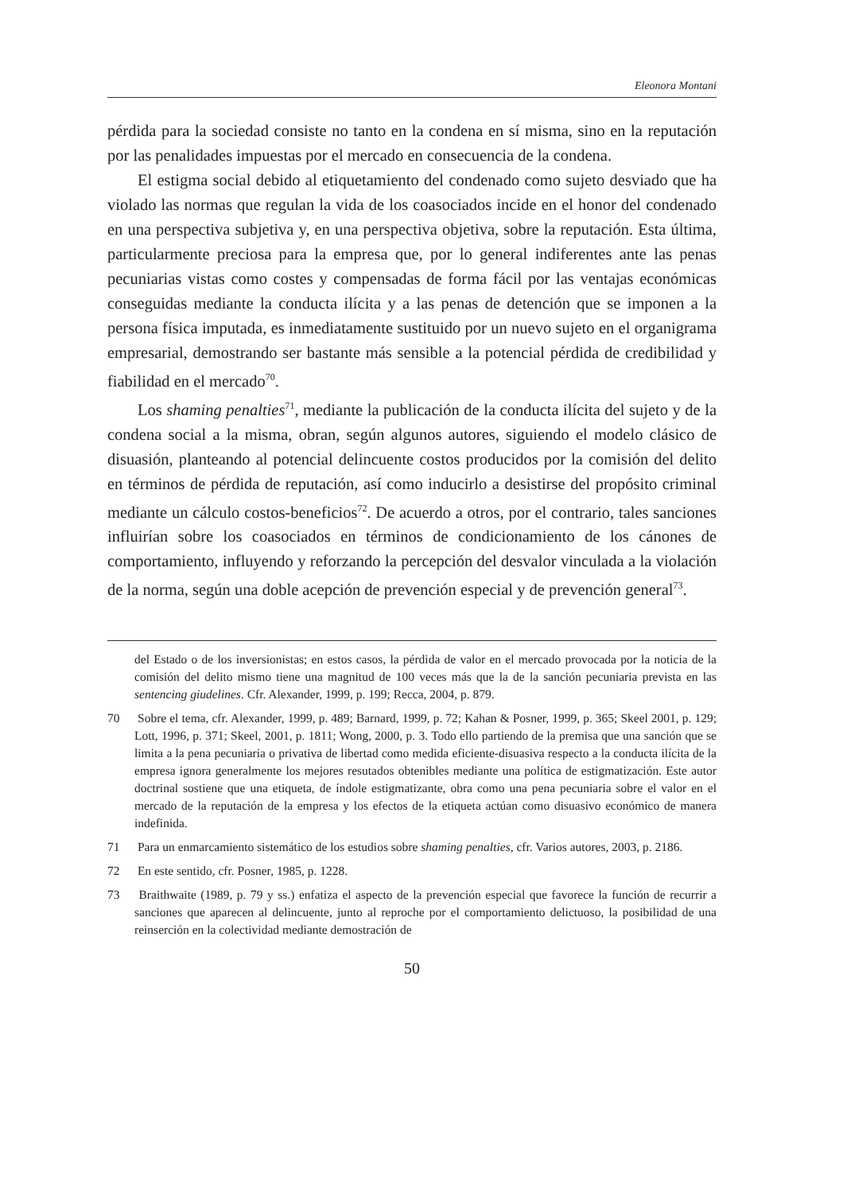Eleonora Montani
pérdida para la sociedad consiste no tanto en la condena en sí misma, sino en la reputación por las penalidades impuestas por el mercado en consecuencia de la condena.
El estigma social debido al etiquetamiento del condenado como sujeto desviado que ha violado las normas que regulan la vida de los coasociados incide en el honor del condenado en una perspectiva subjetiva y, en una perspectiva objetiva, sobre la reputación. Esta última, particularmente preciosa para la empresa que, por lo general indiferentes ante las penas pecuniarias vistas como costes y compensadas de forma fácil por las ventajas económicas conseguidas mediante la conducta ilícita y a las penas de detención que se imponen a la persona física imputada, es inmediatamente sustituido por un nuevo sujeto en el organigrama empresarial, demostrando ser bastante más sensible a la potencial pérdida de credibilidad y fiabilidad en el mercado<sup>70</sup>.
Los shaming penalties<sup>71</sup>, mediante la publicación de la conducta ilícita del sujeto y de la condena social a la misma, obran, según algunos autores, siguiendo el modelo clásico de disuasión, planteando al potencial delincuente costos producidos por la comisión del delito en términos de pérdida de reputación, así como inducirlo a desistirse del propósito criminal mediante un cálculo costos-beneficios<sup>72</sup>. De acuerdo a otros, por el contrario, tales sanciones influirían sobre los coasociados en términos de condicionamiento de los cánones de comportamiento, influyendo y reforzando la percepción del desvalor vinculada a la violación de la norma, según una doble acepción de prevención especial y de prevención general<sup>73</sup>.
del Estado o de los inversionistas; en estos casos, la pérdida de valor en el mercado provocada por la noticia de la comisión del delito mismo tiene una magnitud de 100 veces más que la de la sanción pecuniaria prevista en las sentencing giudelines. Cfr. Alexander, 1999, p. 199; Recca, 2004, p. 879.
70 Sobre el tema, cfr. Alexander, 1999, p. 489; Barnard, 1999, p. 72; Kahan & Posner, 1999, p. 365; Skeel 2001, p. 129; Lott, 1996, p. 371; Skeel, 2001, p. 1811; Wong, 2000, p. 3. Todo ello partiendo de la premisa que una sanción que se limita a la pena pecuniaria o privativa de libertad como medida eficiente-disuasiva respecto a la conducta ilícita de la empresa ignora generalmente los mejores resutados obtenibles mediante una política de estigmatización. Este autor doctrinal sostiene que una etiqueta, de índole estigmatizante, obra como una pena pecuniaria sobre el valor en el mercado de la reputación de la empresa y los efectos de la etiqueta actúan como disuasivo económico de manera indefinida.
71 Para un enmarcamiento sistemático de los estudios sobre shaming penalties, cfr. Varios autores, 2003, p. 2186.
72 En este sentido, cfr. Posner, 1985, p. 1228.
73 Braithwaite (1989, p. 79 y ss.) enfatiza el aspecto de la prevención especial que favorece la función de recurrir a sanciones que aparecen al delincuente, junto al reproche por el comportamiento delictuoso, la posibilidad de una reinserción en la colectividad mediante demostración de
50